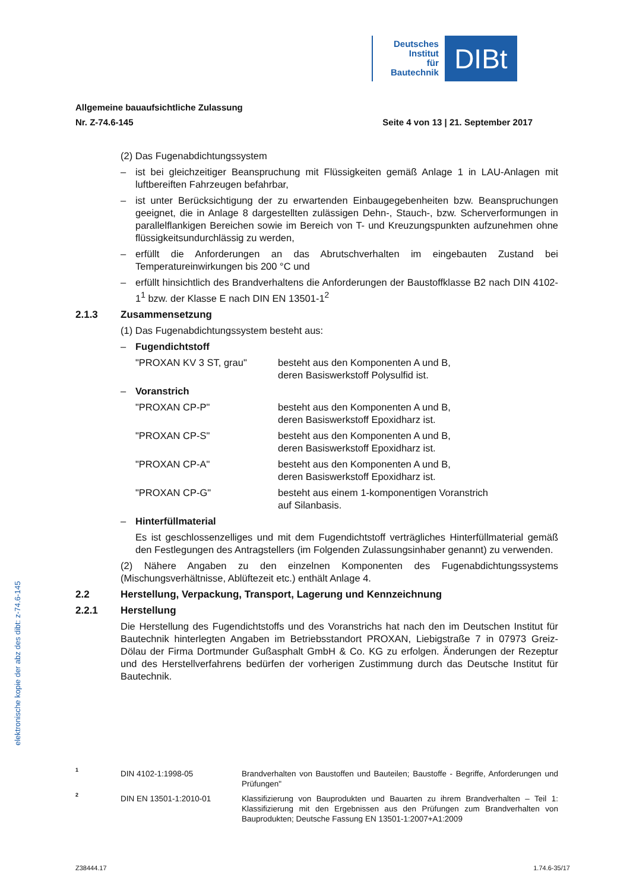Deutsches
Institut
für
Bautechnik
DIBt
Allgemeine bauaufsichtliche Zulassung
Nr. Z-74.6-145 Seite 4 von 13 | 21. September 2017
(2) Das Fugenabdichtungssystem
– ist bei gleichzeitiger Beanspruchung mit Flüssigkeiten gemäß Anlage 1 in LAU-Anlagen mit luftbereiften Fahrzeugen befahrbar,
– ist unter Berücksichtigung der zu erwartenden Einbaugegebenheiten bzw. Beanspruchungen geeignet, die in Anlage 8 dargestellten zulässigen Dehn-, Stauch-, bzw. Scherverformungen in parallelflankigen Bereichen sowie im Bereich von T- und Kreuzungspunkten aufzunehmen ohne flüssigkeitsundurchlässig zu werden,
– erfüllt die Anforderungen an das Abrutschverhalten im eingebauten Zustand bei Temperatureinwirkungen bis 200 °C und
– erfüllt hinsichtlich des Brandverhaltens die Anforderungen der Baustoffklasse B2 nach DIN 4102-1<sup>1</sup> bzw. der Klasse E nach DIN EN 13501-1<sup>2</sup>
2.1.3 Zusammensetzung
(1) Das Fugenabdichtungssystem besteht aus:
– Fugendichtstoff
"PROXAN KV 3 ST, grau" besteht aus den Komponenten A und B,
deren Basiswerkstoff Polysulfid ist.
– Voranstrich
"PROXAN CP-P" besteht aus den Komponenten A und B,
deren Basiswerkstoff Epoxidharz ist.
"PROXAN CP-S" besteht aus den Komponenten A und B,
deren Basiswerkstoff Epoxidharz ist.
"PROXAN CP-A" besteht aus den Komponenten A und B,
deren Basiswerkstoff Epoxidharz ist.
"PROXAN CP-G" besteht aus einem 1-komponentigen Voranstrich
auf Silanbasis.
– Hinterfüllmaterial
Es ist geschlossenzelliges und mit dem Fugendichtstoff verträgliches Hinterfüllmaterial gemäß den Festlegungen des Antragstellers (im Folgenden Zulassungsinhaber genannt) zu verwenden.
(2) Nähere Angaben zu den einzelnen Komponenten des Fugenabdichtungssystems (Mischungsverhältnisse, Ablüftezeit etc.) enthält Anlage 4.
2.2 Herstellung, Verpackung, Transport, Lagerung und Kennzeichnung
2.2.1 Herstellung
Die Herstellung des Fugendichtstoffs und des Voranstrichs hat nach den im Deutschen Institut für Bautechnik hinterlegten Angaben im Betriebsstandort PROXAN, Liebigstraße 7 in 07973 Greiz-Dölau der Firma Dortmunder Gußasphalt GmbH & Co. KG zu erfolgen. Änderungen der Rezeptur und des Herstellverfahrens bedürfen der vorherigen Zustimmung durch das Deutsche Institut für Bautechnik.
elektronische kopie der abz des dibt: z-74.6-145
1 DIN 4102-1:1998-05 Brandverhalten von Baustoffen und Bauteilen; Baustoffe - Begriffe, Anforderungen und Prüfungen"
2 DIN EN 13501-1:2010-01 Klassifizierung von Bauprodukten und Bauarten zu ihrem Brandverhalten – Teil 1: Klassifizierung mit den Ergebnissen aus den Prüfungen zum Brandverhalten von Bauprodukten; Deutsche Fassung EN 13501-1:2007+A1:2009
Z38444.17 1.74.6-35/17